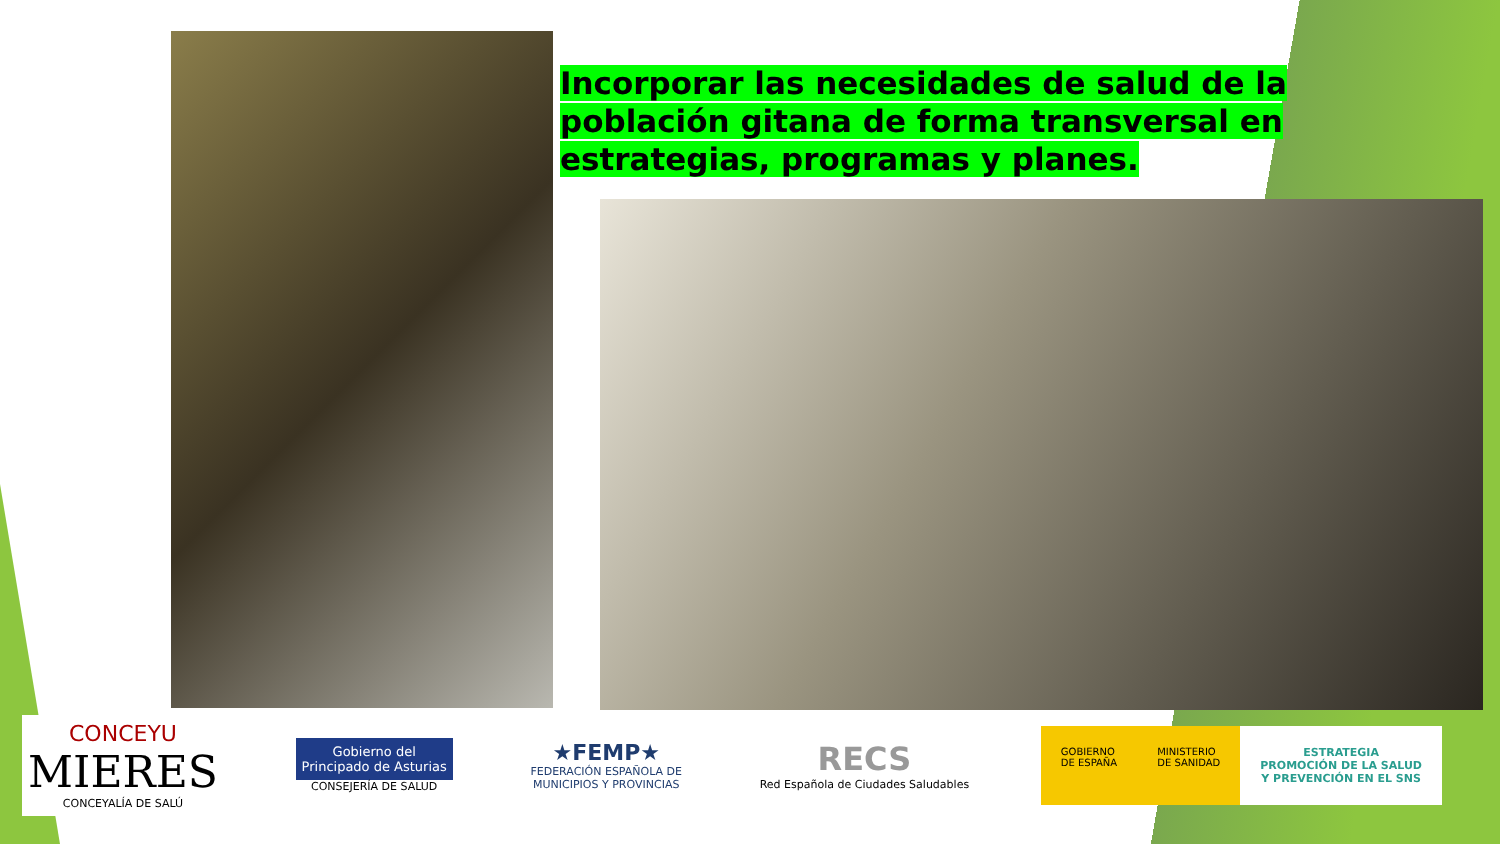Incorporar las necesidades de salud de la población gitana de forma transversal en estrategias, programas y planes.
CONCEYU
MIERES
CONCEYALÍA DE SALÚ
Gobierno del
Principado de Asturias
CONSEJERÍA DE SALUD
★FEMP★
FEDERACIÓN ESPAÑOLA DE
MUNICIPIOS Y PROVINCIAS
RECS
Red Española de Ciudades Saludables
GOBIERNO
DE ESPAÑA
MINISTERIO
DE SANIDAD
ESTRATEGIA
PROMOCIÓN DE LA SALUD
Y PREVENCIÓN EN EL SNS